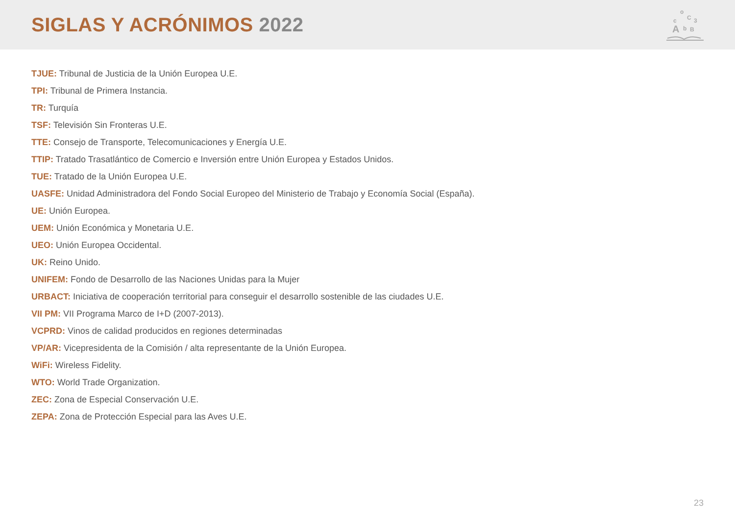SIGLAS Y ACRÓNIMOS 2022
A
o
c
C
3
B
b
TJUE: Tribunal de Justicia de la Unión Europea U.E.
TPI: Tribunal de Primera Instancia.
TR: Turquía
TSF: Televisión Sin Fronteras U.E.
TTE: Consejo de Transporte, Telecomunicaciones y Energía U.E.
TTIP: Tratado Trasatlántico de Comercio e Inversión entre Unión Europea y Estados Unidos.
TUE: Tratado de la Unión Europea U.E.
UASFE: Unidad Administradora del Fondo Social Europeo del Ministerio de Trabajo y Economía Social (España).
UE: Unión Europea.
UEM: Unión Económica y Monetaria U.E.
UEO: Unión Europea Occidental.
UK: Reino Unido.
UNIFEM: Fondo de Desarrollo de las Naciones Unidas para la Mujer
URBACT: Iniciativa de cooperación territorial para conseguir el desarrollo sostenible de las ciudades U.E.
VII PM: VII Programa Marco de I+D (2007-2013).
VCPRD: Vinos de calidad producidos en regiones determinadas
VP/AR: Vicepresidenta de la Comisión / alta representante de la Unión Europea.
WiFi: Wireless Fidelity.
WTO: World Trade Organization.
ZEC: Zona de Especial Conservación U.E.
ZEPA: Zona de Protección Especial para las Aves U.E.
23